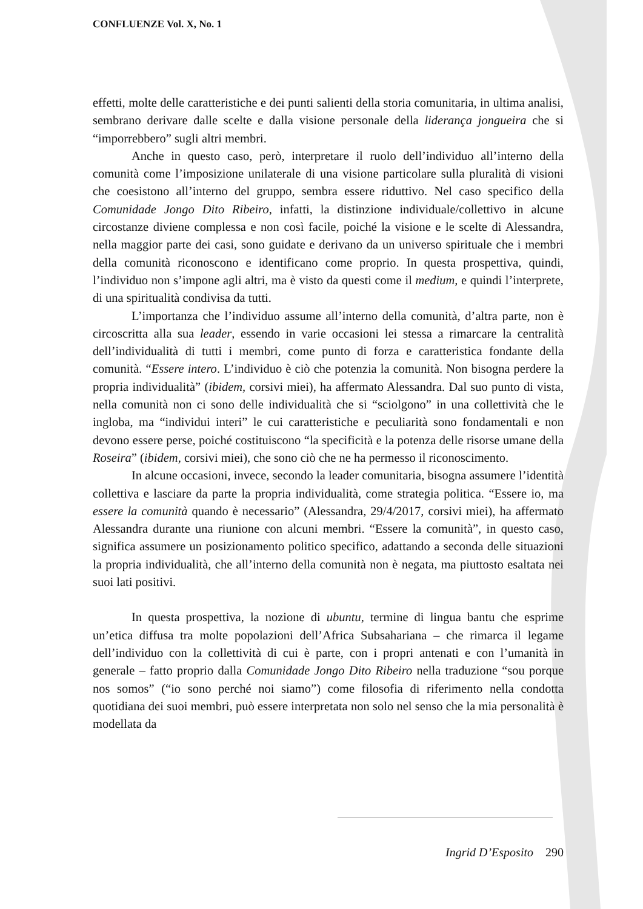CONFLUENZE Vol. X, No. 1
effetti, molte delle caratteristiche e dei punti salienti della storia comunitaria, in ultima analisi, sembrano derivare dalle scelte e dalla visione personale della liderança jongueira che si “imporrebbero” sugli altri membri.
Anche in questo caso, però, interpretare il ruolo dell’individuo all’interno della comunità come l’imposizione unilaterale di una visione particolare sulla pluralità di visioni che coesistono all’interno del gruppo, sembra essere riduttivo. Nel caso specifico della Comunidade Jongo Dito Ribeiro, infatti, la distinzione individuale/collettivo in alcune circostanze diviene complessa e non così facile, poiché la visione e le scelte di Alessandra, nella maggior parte dei casi, sono guidate e derivano da un universo spirituale che i membri della comunità riconoscono e identificano come proprio. In questa prospettiva, quindi, l’individuo non s’impone agli altri, ma è visto da questi come il medium, e quindi l’interprete, di una spiritualità condivisa da tutti.
L’importanza che l’individuo assume all’interno della comunità, d’altra parte, non è circoscritta alla sua leader, essendo in varie occasioni lei stessa a rimarcare la centralità dell’individualità di tutti i membri, come punto di forza e caratteristica fondante della comunità. “Essere intero. L’individuo è ciò che potenzia la comunità. Non bisogna perdere la propria individualità” (ibidem, corsivi miei), ha affermato Alessandra. Dal suo punto di vista, nella comunità non ci sono delle individualità che si “sciolgono” in una collettività che le ingloba, ma “individui interi” le cui caratteristiche e peculiarità sono fondamentali e non devono essere perse, poiché costituiscono “la specificità e la potenza delle risorse umane della Roseira” (ibidem, corsivi miei), che sono ciò che ne ha permesso il riconoscimento.
In alcune occasioni, invece, secondo la leader comunitaria, bisogna assumere l’identità collettiva e lasciare da parte la propria individualità, come strategia politica. “Essere io, ma essere la comunità quando è necessario” (Alessandra, 29/4/2017, corsivi miei), ha affermato Alessandra durante una riunione con alcuni membri. “Essere la comunità”, in questo caso, significa assumere un posizionamento politico specifico, adattando a seconda delle situazioni la propria individualità, che all’interno della comunità non è negata, ma piuttosto esaltata nei suoi lati positivi.
In questa prospettiva, la nozione di ubuntu, termine di lingua bantu che esprime un’etica diffusa tra molte popolazioni dell’Africa Subsahariana – che rimarca il legame dell’individuo con la collettività di cui è parte, con i propri antenati e con l’umanità in generale – fatto proprio dalla Comunidade Jongo Dito Ribeiro nella traduzione “sou porque nos somos” (“io sono perché noi siamo”) come filosofia di riferimento nella condotta quotidiana dei suoi membri, può essere interpretata non solo nel senso che la mia personalità è modellata da
Ingrid D’Esposito 290